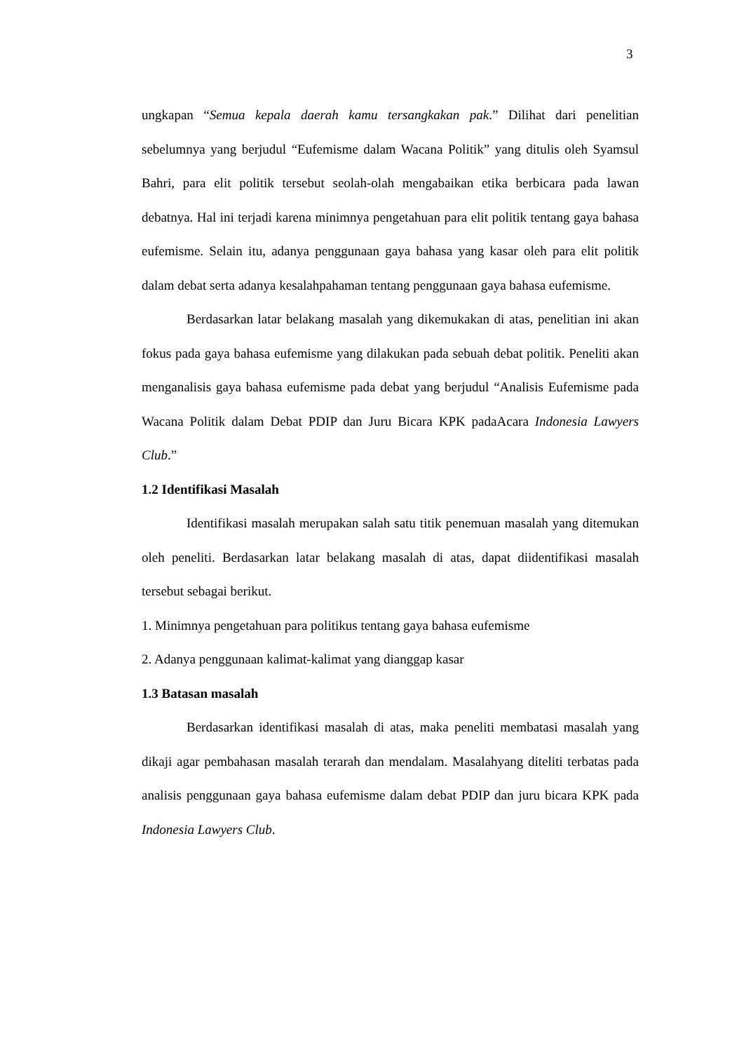3
ungkapan “Semua kepala daerah kamu tersangkakan pak.” Dilihat dari penelitian sebelumnya yang berjudul “Eufemisme dalam Wacana Politik” yang ditulis oleh Syamsul Bahri, para elit politik tersebut seolah-olah mengabaikan etika berbicara pada lawan debatnya. Hal ini terjadi karena minimnya pengetahuan para elit politik tentang gaya bahasa eufemisme. Selain itu, adanya penggunaan gaya bahasa yang kasar oleh para elit politik dalam debat serta adanya kesalahpahaman tentang penggunaan gaya bahasa eufemisme.
Berdasarkan latar belakang masalah yang dikemukakan di atas, penelitian ini akan fokus pada gaya bahasa eufemisme yang dilakukan pada sebuah debat politik. Peneliti akan menganalisis gaya bahasa eufemisme pada debat yang berjudul “Analisis Eufemisme pada Wacana Politik dalam Debat PDIP dan Juru Bicara KPK padaAcara Indonesia Lawyers Club.”
1.2 Identifikasi Masalah
Identifikasi masalah merupakan salah satu titik penemuan masalah yang ditemukan oleh peneliti. Berdasarkan latar belakang masalah di atas, dapat diidentifikasi masalah tersebut sebagai berikut.
1. Minimnya pengetahuan para politikus tentang gaya bahasa eufemisme
2. Adanya penggunaan kalimat-kalimat yang dianggap kasar
1.3 Batasan masalah
Berdasarkan identifikasi masalah di atas, maka peneliti membatasi masalah yang dikaji agar pembahasan masalah terarah dan mendalam. Masalahyang diteliti terbatas pada analisis penggunaan gaya bahasa eufemisme dalam debat PDIP dan juru bicara KPK pada Indonesia Lawyers Club.